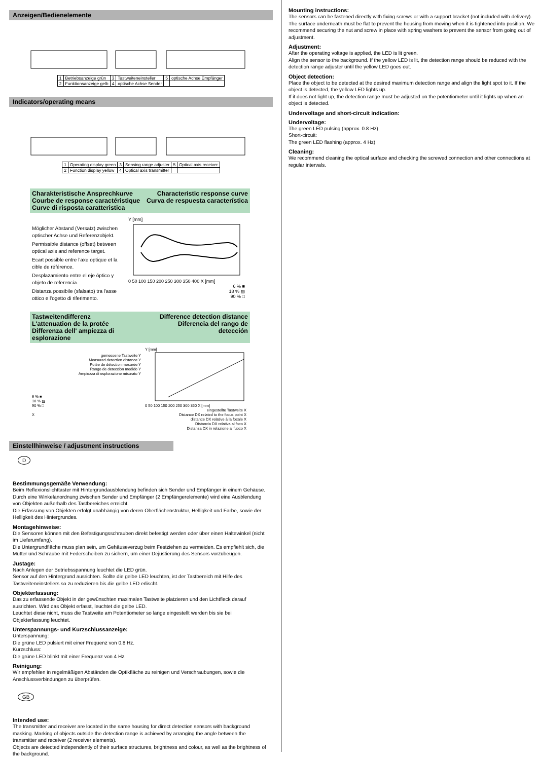Anzeigen/Bedienelemente
| 1 | Betriebsanzeige grün | 3 | Tastweiteneinsteller | 5 | optische Achse Empfänger |
| 2 | Funktionsanzeige gelb | 4 | optische Achse Sender | | |
Indicators/operating means
| 1 | Operating display green | 3 | Sensing range adjuster | 5 | Optical axis receiver |
| 2 | Function display yellow | 4 | Optical axis transmitter | | |
Charakteristische Ansprechkurve
Courbe de response caractéristique
Curve di risposta caratteristica
Characteristic response curve
Curva de respuesta característica
Möglicher Abstand (Versatz) zwischen optischer Achse und Referenzobjekt.
Permissible distance (offset) between optical axis and reference target.
Ecart possible entre l'axe optique et la cible de référence.
Desplazamiento entre el eje óptico y objeto de referencia.
Distanza possibile (sfalsato) tra l'asse ottico e l'ogetto di riferimento.
Y [mm]
0 50 100 150 200 250 300 350 400 X [mm]
6 % ■
18 % ▨
90 % □
Tastweitendifferenz
L'attenuation de la protée
Differenza dell' ampiezza di esplorazione
Difference detection distance
Diferencia del rango de detección
gemessene Tastweite Y
Measured detection distance Y
Potée de détection mesurée Y
Rango de detección medido Y
Ampiezza di esplorazione misurato Y
6 % ■
18 % ▨
90 % □
X
Y [mm]
0 50 100 150 200 250 300 350 X [mm]
eingestellte Tastweite X
Distance DX related to the focus point X
distance DX relative à la focale X
Distancia DX relativa al foco X
Distanza DX in relazione al fuoco X
Einstellhinweise / adjustment instructions
D
Bestimmungsgemäße Verwendung:
Beim Reflexionslichttaster mit Hintergrundausblendung befinden sich Sender und Empfänger in einem Gehäuse. Durch eine Winkelanordnung zwischen Sender und Empfänger (2 Empfängerelemente) wird eine Ausblendung von Objekten außerhalb des Tastbereiches erreicht.
Die Erfassung von Objekten erfolgt unabhängig von deren Oberflächenstruktur, Helligkeit und Farbe, sowie der Helligkeit des Hintergrundes.
Montagehinweise:
Die Sensoren können mit den Befestigungsschrauben direkt befestigt werden oder über einen Haltewinkel (nicht im Lieferumfang).
Die Untergrundfläche muss plan sein, um Gehäuseverzug beim Festziehen zu vermeiden. Es empfiehlt sich, die Mutter und Schraube mit Federscheiben zu sichern, um einer Dejustierung des Sensors vorzubeugen.
Justage:
Nach Anlegen der Betriebsspannung leuchtet die LED grün.
Sensor auf den Hintergrund ausrichten. Sollte die gelbe LED leuchten, ist der Tastbereich mit Hilfe des Tastweiteneinstellers so zu reduzieren bis die gelbe LED erlischt.
Objekterfassung:
Das zu erfassende Objekt in der gewünschten maximalen Tastweite platzieren und den Lichtfleck darauf ausrichten. Wird das Objekt erfasst, leuchtet die gelbe LED.
Leuchtet diese nicht, muss die Tastweite am Potentiometer so lange eingestellt werden bis sie bei Objekterfassung leuchtet.
Unterspannungs- und Kurzschlussanzeige:
Unterspannung:
Die grüne LED pulsiert mit einer Frequenz von 0,8 Hz.
Kurzschluss:
Die grüne LED blinkt mit einer Frequenz von 4 Hz.
Reinigung:
Wir empfehlen in regelmäßigen Abständen die Optikfläche zu reinigen und Verschraubungen, sowie die Anschlussverbindungen zu überprüfen.
GB
Intended use:
The transmitter and receiver are located in the same housing for direct detection sensors with background masking. Marking of objects outside the detection range is achieved by arranging the angle between the transmitter and receiver (2 receiver elements).
Objects are detected independently of their surface structures, brightness and colour, as well as the brightness of the background.
Mounting instructions:
The sensors can be fastened directly with fixing screws or with a support bracket (not included with delivery).
The surface underneath must be flat to prevent the housing from moving when it is tightened into position. We recommend securing the nut and screw in place with spring washers to prevent the sensor from going out of adjustment.
Adjustment:
After the operating voltage is applied, the LED is lit green.
Align the sensor to the background. If the yellow LED is lit, the detection range should be reduced with the detection range adjuster until the yellow LED goes out.
Object detection:
Place the object to be detected at the desired maximum detection range and align the light spot to it. If the object is detected, the yellow LED lights up.
If it does not light up, the detection range must be adjusted on the potentiometer until it lights up when an object is detected.
Undervoltage and short-circuit indication:
Undervoltage:
The green LED pulsing (approx. 0.8 Hz)
Short-circuit:
The green LED flashing (approx. 4 Hz)
Cleaning:
We recommend cleaning the optical surface and checking the screwed connection and other connections at regular intervals.